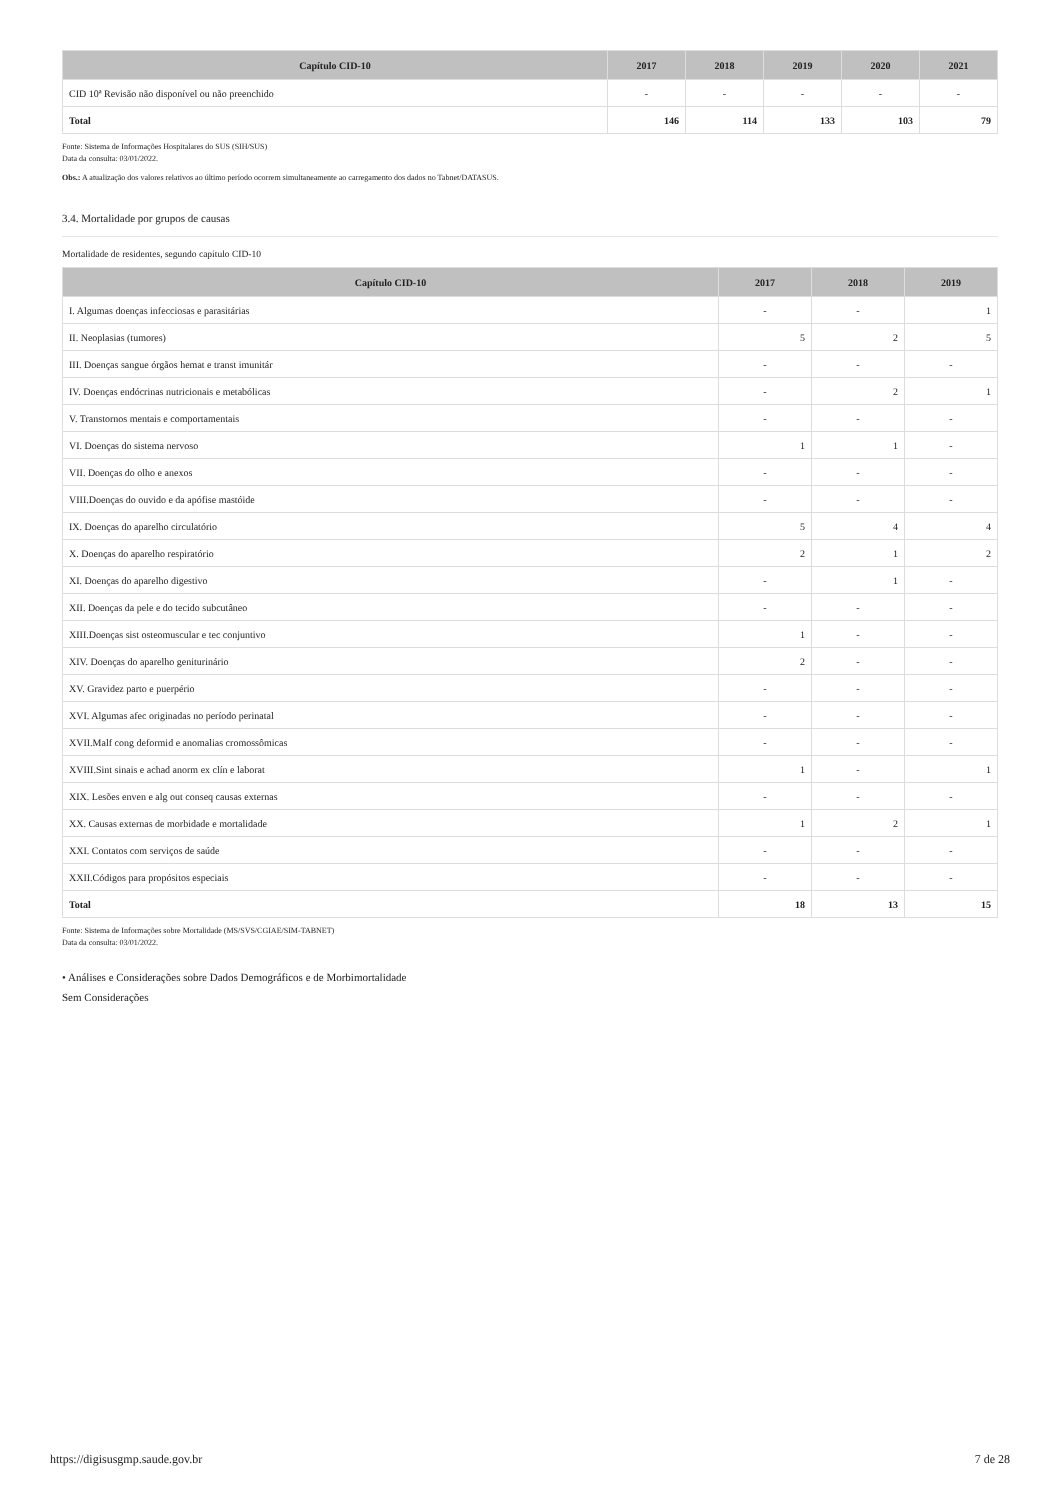| Capítulo CID-10 | 2017 | 2018 | 2019 | 2020 | 2021 |
| --- | --- | --- | --- | --- | --- |
| CID 10ª Revisão não disponível ou não preenchido | - | - | - | - | - |
| Total | 146 | 114 | 133 | 103 | 79 |
Fonte: Sistema de Informações Hospitalares do SUS (SIH/SUS)
Data da consulta: 03/01/2022.
Obs.: A atualização dos valores relativos ao último período ocorrem simultaneamente ao carregamento dos dados no Tabnet/DATASUS.
3.4. Mortalidade por grupos de causas
Mortalidade de residentes, segundo capítulo CID-10
| Capítulo CID-10 | 2017 | 2018 | 2019 |
| --- | --- | --- | --- |
| I. Algumas doenças infecciosas e parasitárias | - | - | 1 |
| II. Neoplasias (tumores) | 5 | 2 | 5 |
| III. Doenças sangue órgãos hemat e transt imunitár | - | - | - |
| IV. Doenças endócrinas nutricionais e metabólicas | - | 2 | 1 |
| V. Transtornos mentais e comportamentais | - | - | - |
| VI. Doenças do sistema nervoso | 1 | 1 | - |
| VII. Doenças do olho e anexos | - | - | - |
| VIII.Doenças do ouvido e da apófise mastóide | - | - | - |
| IX. Doenças do aparelho circulatório | 5 | 4 | 4 |
| X. Doenças do aparelho respiratório | 2 | 1 | 2 |
| XI. Doenças do aparelho digestivo | - | 1 | - |
| XII. Doenças da pele e do tecido subcutâneo | - | - | - |
| XIII.Doenças sist osteomuscular e tec conjuntivo | 1 | - | - |
| XIV. Doenças do aparelho geniturinário | 2 | - | - |
| XV. Gravidez parto e puerpério | - | - | - |
| XVI. Algumas afec originadas no período perinatal | - | - | - |
| XVII.Malf cong deformid e anomalias cromossômicas | - | - | - |
| XVIII.Sint sinais e achad anorm ex clín e laborat | 1 | - | 1 |
| XIX. Lesões enven e alg out conseq causas externas | - | - | - |
| XX. Causas externas de morbidade e mortalidade | 1 | 2 | 1 |
| XXI. Contatos com serviços de saúde | - | - | - |
| XXII.Códigos para propósitos especiais | - | - | - |
| Total | 18 | 13 | 15 |
Fonte: Sistema de Informações sobre Mortalidade (MS/SVS/CGIAE/SIM-TABNET)
Data da consulta: 03/01/2022.
• Análises e Considerações sobre Dados Demográficos e de Morbimortalidade
Sem Considerações
https://digisusgmp.saude.gov.br 7 de 28